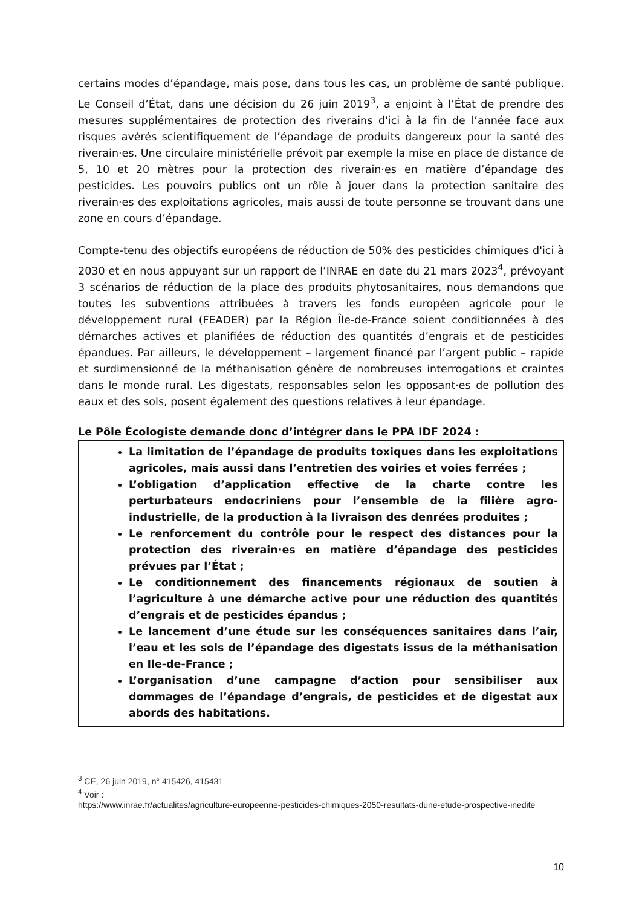certains modes d’épandage, mais pose, dans tous les cas, un problème de santé publique. Le Conseil d’État, dans une décision du 26 juin 2019<sup>3</sup>, a enjoint à l’État de prendre des mesures supplémentaires de protection des riverains d'ici à la fin de l’année face aux risques avérés scientifiquement de l’épandage de produits dangereux pour la santé des riverain·es. Une circulaire ministérielle prévoit par exemple la mise en place de distance de 5, 10 et 20 mètres pour la protection des riverain·es en matière d’épandage des pesticides. Les pouvoirs publics ont un rôle à jouer dans la protection sanitaire des riverain·es des exploitations agricoles, mais aussi de toute personne se trouvant dans une zone en cours d’épandage.
Compte-tenu des objectifs européens de réduction de 50% des pesticides chimiques d'ici à 2030 et en nous appuyant sur un rapport de l’INRAE en date du 21 mars 2023<sup>4</sup>, prévoyant 3 scénarios de réduction de la place des produits phytosanitaires, nous demandons que toutes les subventions attribuées à travers les fonds européen agricole pour le développement rural (FEADER) par la Région Île-de-France soient conditionnées à des démarches actives et planifiées de réduction des quantités d’engrais et de pesticides épandues. Par ailleurs, le développement – largement financé par l’argent public – rapide et surdimensionné de la méthanisation génère de nombreuses interrogations et craintes dans le monde rural. Les digestats, responsables selon les opposant·es de pollution des eaux et des sols, posent également des questions relatives à leur épandage.
Le Pôle Écologiste demande donc d’intégrer dans le PPA IDF 2024 :
La limitation de l’épandage de produits toxiques dans les exploitations agricoles, mais aussi dans l’entretien des voiries et voies ferrées ;
L’obligation d’application effective de la charte contre les perturbateurs endocriniens pour l’ensemble de la filière agro-industrielle, de la production à la livraison des denrées produites ;
Le renforcement du contrôle pour le respect des distances pour la protection des riverain·es en matière d’épandage des pesticides prévues par l’État ;
Le conditionnement des financements régionaux de soutien à l’agriculture à une démarche active pour une réduction des quantités d’engrais et de pesticides épandus ;
Le lancement d’une étude sur les conséquences sanitaires dans l’air, l’eau et les sols de l’épandage des digestats issus de la méthanisation en Ile-de-France ;
L’organisation d’une campagne d’action pour sensibiliser aux dommages de l’épandage d’engrais, de pesticides et de digestat aux abords des habitations.
<sup>3</sup> CE, 26 juin 2019, n° 415426, 415431
<sup>4</sup> Voir :
https://www.inrae.fr/actualites/agriculture-europeenne-pesticides-chimiques-2050-resultats-dune-etude-prospective-inedite
10